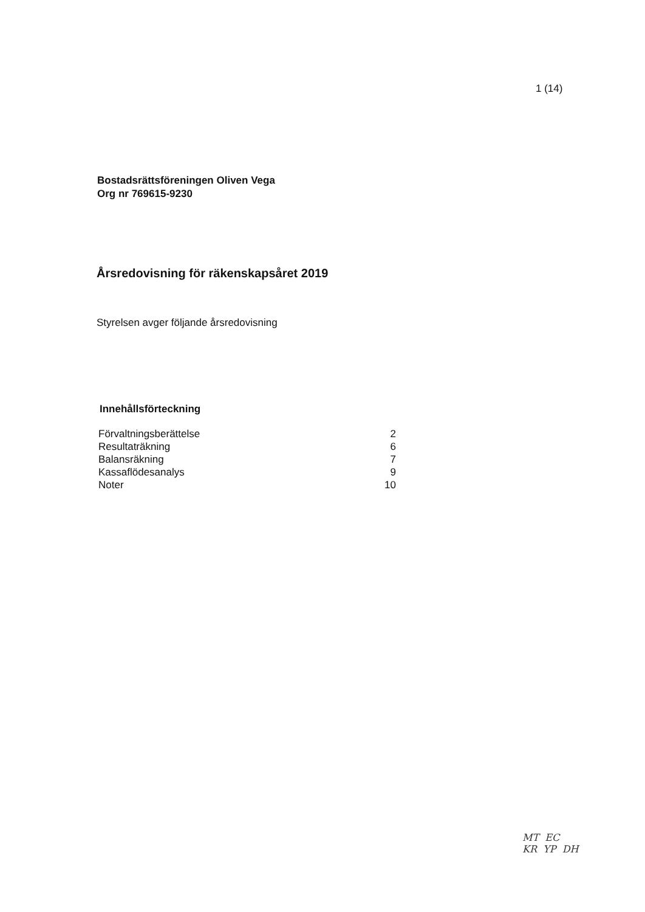1 (14)
Bostadsrättsföreningen Oliven Vega
Org nr 769615-9230
Årsredovisning för räkenskapsåret 2019
Styrelsen avger följande årsredovisning
Innehållsförteckning
| Förvaltningsberättelse | 2 |
| Resultaträkning | 6 |
| Balansräkning | 7 |
| Kassaflödesanalys | 9 |
| Noter | 10 |
MT EC
KR YP DH